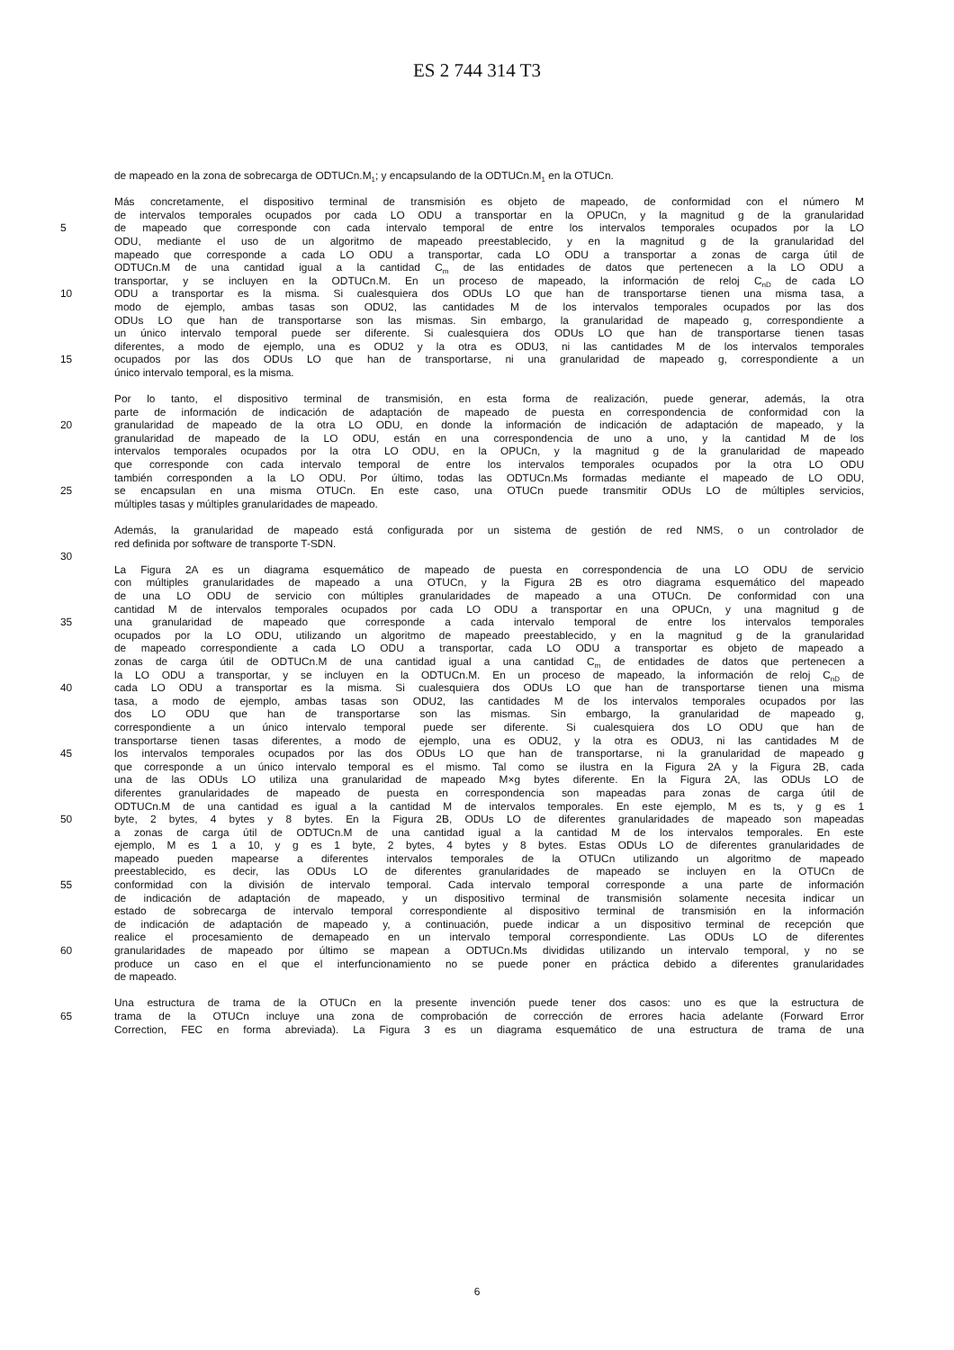ES 2 744 314 T3
de mapeado en la zona de sobrecarga de ODTUCn.M<sub>1</sub>; y encapsulando de la ODTUCn.M<sub>1</sub> en la OTUCn.
Más concretamente, el dispositivo terminal de transmisión es objeto de mapeado, de conformidad con el número M
de intervalos temporales ocupados por cada LO ODU a transportar en la OPUCn, y la magnitud g de la granularidad
5 de mapeado que corresponde con cada intervalo temporal de entre los intervalos temporales ocupados por la LO
ODU, mediante el uso de un algoritmo de mapeado preestablecido, y en la magnitud g de la granularidad del
mapeado que corresponde a cada LO ODU a transportar, cada LO ODU a transportar a zonas de carga útil de
ODTUCn.M de una cantidad igual a la cantidad C<sub>m</sub> de las entidades de datos que pertenecen a la LO ODU a
transportar, y se incluyen en la ODTUCn.M. En un proceso de mapeado, la información de reloj C<sub>nD</sub> de cada LO
10 ODU a transportar es la misma. Si cualesquiera dos ODUs LO que han de transportarse tienen una misma tasa, a
modo de ejemplo, ambas tasas son ODU2, las cantidades M de los intervalos temporales ocupados por las dos
ODUs LO que han de transportarse son las mismas. Sin embargo, la granularidad de mapeado g, correspondiente a
un único intervalo temporal puede ser diferente. Si cualesquiera dos ODUs LO que han de transportarse tienen tasas
diferentes, a modo de ejemplo, una es ODU2 y la otra es ODU3, ni las cantidades M de los intervalos temporales
15 ocupados por las dos ODUs LO que han de transportarse, ni una granularidad de mapeado g, correspondiente a un
único intervalo temporal, es la misma.
Por lo tanto, el dispositivo terminal de transmisión, en esta forma de realización, puede generar, además, la otra
parte de información de indicación de adaptación de mapeado de puesta en correspondencia de conformidad con la
20 granularidad de mapeado de la otra LO ODU, en donde la información de indicación de adaptación de mapeado, y la
granularidad de mapeado de la LO ODU, están en una correspondencia de uno a uno, y la cantidad M de los
intervalos temporales ocupados por la otra LO ODU, en la OPUCn, y la magnitud g de la granularidad de mapeado
que corresponde con cada intervalo temporal de entre los intervalos temporales ocupados por la otra LO ODU
también corresponden a la LO ODU. Por último, todas las ODTUCn.Ms formadas mediante el mapeado de LO ODU,
25 se encapsulan en una misma OTUCn. En este caso, una OTUCn puede transmitir ODUs LO de múltiples servicios,
múltiples tasas y múltiples granularidades de mapeado.
Además, la granularidad de mapeado está configurada por un sistema de gestión de red NMS, o un controlador de
red definida por software de transporte T-SDN.
30
La Figura 2A es un diagrama esquemático de mapeado de puesta en correspondencia de una LO ODU de servicio
con múltiples granularidades de mapeado a una OTUCn, y la Figura 2B es otro diagrama esquemático del mapeado
de una LO ODU de servicio con múltiples granularidades de mapeado a una OTUCn. De conformidad con una
cantidad M de intervalos temporales ocupados por cada LO ODU a transportar en una OPUCn, y una magnitud g de
35 una granularidad de mapeado que corresponde a cada intervalo temporal de entre los intervalos temporales
ocupados por la LO ODU, utilizando un algoritmo de mapeado preestablecido, y en la magnitud g de la granularidad
de mapeado correspondiente a cada LO ODU a transportar, cada LO ODU a transportar es objeto de mapeado a
zonas de carga útil de ODTUCn.M de una cantidad igual a una cantidad C<sub>m</sub> de entidades de datos que pertenecen a
la LO ODU a transportar, y se incluyen en la ODTUCn.M. En un proceso de mapeado, la información de reloj C<sub>nD</sub> de
40 cada LO ODU a transportar es la misma. Si cualesquiera dos ODUs LO que han de transportarse tienen una misma
tasa, a modo de ejemplo, ambas tasas son ODU2, las cantidades M de los intervalos temporales ocupados por las
dos LO ODU que han de transportarse son las mismas. Sin embargo, la granularidad de mapeado g,
correspondiente a un único intervalo temporal puede ser diferente. Si cualesquiera dos LO ODU que han de
transportarse tienen tasas diferentes, a modo de ejemplo, una es ODU2, y la otra es ODU3, ni las cantidades M de
45 los intervalos temporales ocupados por las dos ODUs LO que han de transportarse, ni la granularidad de mapeado g
que corresponde a un único intervalo temporal es el mismo. Tal como se ilustra en la Figura 2A y la Figura 2B, cada
una de las ODUs LO utiliza una granularidad de mapeado M×g bytes diferente. En la Figura 2A, las ODUs LO de
diferentes granularidades de mapeado de puesta en correspondencia son mapeadas para zonas de carga útil de
ODTUCn.M de una cantidad es igual a la cantidad M de intervalos temporales. En este ejemplo, M es ts, y g es 1
50 byte, 2 bytes, 4 bytes y 8 bytes. En la Figura 2B, ODUs LO de diferentes granularidades de mapeado son mapeadas
a zonas de carga útil de ODTUCn.M de una cantidad igual a la cantidad M de los intervalos temporales. En este
ejemplo, M es 1 a 10, y g es 1 byte, 2 bytes, 4 bytes y 8 bytes. Estas ODUs LO de diferentes granularidades de
mapeado pueden mapearse a diferentes intervalos temporales de la OTUCn utilizando un algoritmo de mapeado
preestablecido, es decir, las ODUs LO de diferentes granularidades de mapeado se incluyen en la OTUCn de
55 conformidad con la división de intervalo temporal. Cada intervalo temporal corresponde a una parte de información
de indicación de adaptación de mapeado, y un dispositivo terminal de transmisión solamente necesita indicar un
estado de sobrecarga de intervalo temporal correspondiente al dispositivo terminal de transmisión en la información
de indicación de adaptación de mapeado y, a continuación, puede indicar a un dispositivo terminal de recepción que
realice el procesamiento de demapeado en un intervalo temporal correspondiente. Las ODUs LO de diferentes
60 granularidades de mapeado por último se mapean a ODTUCn.Ms divididas utilizando un intervalo temporal, y no se
produce un caso en el que el interfuncionamiento no se puede poner en práctica debido a diferentes granularidades
de mapeado.
Una estructura de trama de la OTUCn en la presente invención puede tener dos casos: uno es que la estructura de
65 trama de la OTUCn incluye una zona de comprobación de corrección de errores hacia adelante (Forward Error
Correction, FEC en forma abreviada). La Figura 3 es un diagrama esquemático de una estructura de trama de una
6